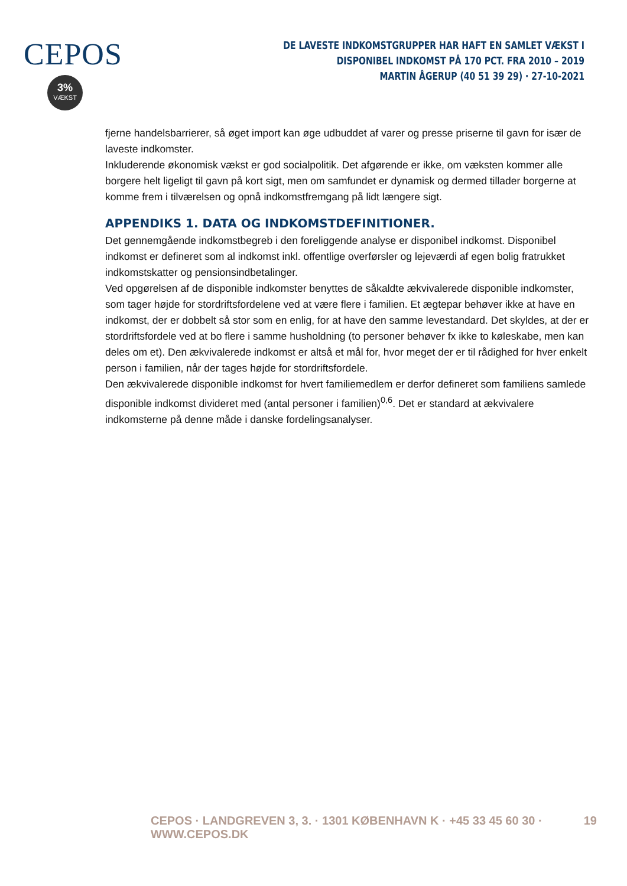CEPOS
3%
VÆKST
DE LAVESTE INDKOMSTGRUPPER HAR HAFT EN SAMLET VÆKST I DISPONIBEL INDKOMST PÅ 170 PCT. FRA 2010 – 2019
MARTIN ÅGERUP (40 51 39 29) · 27-10-2021
fjerne handelsbarrierer, så øget import kan øge udbuddet af varer og presse priserne til gavn for især de laveste indkomster.
Inkluderende økonomisk vækst er god socialpolitik. Det afgørende er ikke, om væksten kommer alle borgere helt ligeligt til gavn på kort sigt, men om samfundet er dynamisk og dermed tillader borgerne at komme frem i tilværelsen og opnå indkomstfremgang på lidt længere sigt.
APPENDIKS 1. DATA OG INDKOMSTDEFINITIONER.
Det gennemgående indkomstbegreb i den foreliggende analyse er disponibel indkomst. Disponibel indkomst er defineret som al indkomst inkl. offentlige overførsler og lejeværdi af egen bolig fratrukket indkomstskatter og pensionsindbetalinger.
Ved opgørelsen af de disponible indkomster benyttes de såkaldte ækvivalerede disponible indkomster, som tager højde for stordriftsfordelene ved at være flere i familien. Et ægtepar behøver ikke at have en indkomst, der er dobbelt så stor som en enlig, for at have den samme levestandard. Det skyldes, at der er stordriftsfordele ved at bo flere i samme husholdning (to personer behøver fx ikke to køleskabe, men kan deles om et). Den ækvivalerede indkomst er altså et mål for, hvor meget der er til rådighed for hver enkelt person i familien, når der tages højde for stordriftsfordele.
Den ækvivalerede disponible indkomst for hvert familiemedlem er derfor defineret som familiens samlede disponible indkomst divideret med (antal personer i familien)<sup>0,6</sup>. Det er standard at ækvivalere indkomsterne på denne måde i danske fordelingsanalyser.
CEPOS · LANDGREVEN 3, 3. · 1301 KØBENHAVN K · +45 33 45 60 30 · WWW.CEPOS.DK 19